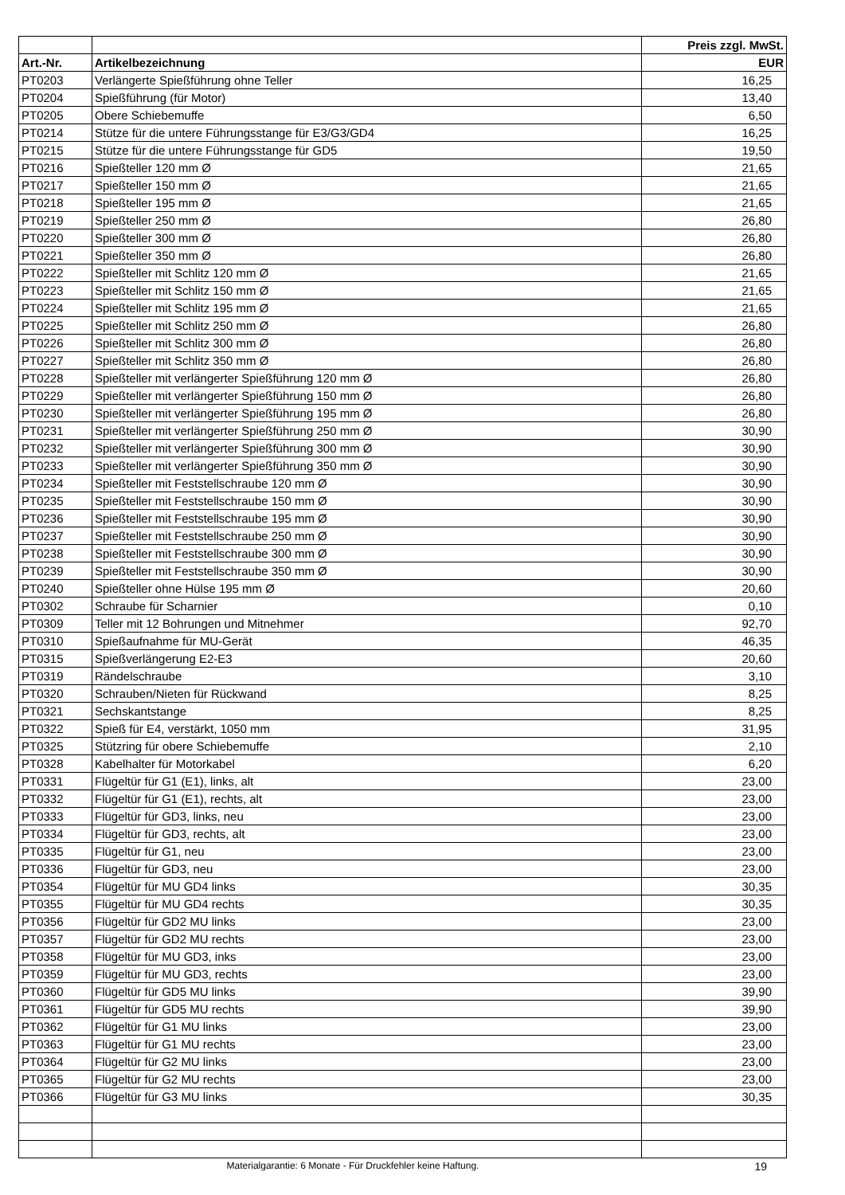| | | Preis zzgl. MwSt. |
| --- | --- | --- |
| Art.-Nr. | Artikelbezeichnung | EUR |
| PT0203 | Verlängerte Spießführung ohne Teller | 16,25 |
| PT0204 | Spießführung (für Motor) | 13,40 |
| PT0205 | Obere Schiebemuffe | 6,50 |
| PT0214 | Stütze für die untere Führungsstange für E3/G3/GD4 | 16,25 |
| PT0215 | Stütze für die untere Führungsstange für GD5 | 19,50 |
| PT0216 | Spießteller 120 mm Ø | 21,65 |
| PT0217 | Spießteller 150 mm Ø | 21,65 |
| PT0218 | Spießteller 195 mm Ø | 21,65 |
| PT0219 | Spießteller 250 mm Ø | 26,80 |
| PT0220 | Spießteller 300 mm Ø | 26,80 |
| PT0221 | Spießteller 350 mm Ø | 26,80 |
| PT0222 | Spießteller mit Schlitz 120 mm Ø | 21,65 |
| PT0223 | Spießteller mit Schlitz 150 mm Ø | 21,65 |
| PT0224 | Spießteller mit Schlitz 195 mm Ø | 21,65 |
| PT0225 | Spießteller mit Schlitz 250 mm Ø | 26,80 |
| PT0226 | Spießteller mit Schlitz 300 mm Ø | 26,80 |
| PT0227 | Spießteller mit Schlitz 350 mm Ø | 26,80 |
| PT0228 | Spießteller mit verlängerter Spießführung 120 mm Ø | 26,80 |
| PT0229 | Spießteller mit verlängerter Spießführung 150 mm Ø | 26,80 |
| PT0230 | Spießteller mit verlängerter Spießführung 195 mm Ø | 26,80 |
| PT0231 | Spießteller mit verlängerter Spießführung 250 mm Ø | 30,90 |
| PT0232 | Spießteller mit verlängerter Spießführung 300 mm Ø | 30,90 |
| PT0233 | Spießteller mit verlängerter Spießführung 350 mm Ø | 30,90 |
| PT0234 | Spießteller mit Feststellschraube 120 mm Ø | 30,90 |
| PT0235 | Spießteller mit Feststellschraube 150 mm Ø | 30,90 |
| PT0236 | Spießteller mit Feststellschraube 195 mm Ø | 30,90 |
| PT0237 | Spießteller mit Feststellschraube 250 mm Ø | 30,90 |
| PT0238 | Spießteller mit Feststellschraube 300 mm Ø | 30,90 |
| PT0239 | Spießteller mit Feststellschraube 350 mm Ø | 30,90 |
| PT0240 | Spießteller ohne Hülse 195 mm Ø | 20,60 |
| PT0302 | Schraube für Scharnier | 0,10 |
| PT0309 | Teller mit 12 Bohrungen und Mitnehmer | 92,70 |
| PT0310 | Spießaufnahme für MU-Gerät | 46,35 |
| PT0315 | Spießverlängerung E2-E3 | 20,60 |
| PT0319 | Rändelschraube | 3,10 |
| PT0320 | Schrauben/Nieten für Rückwand | 8,25 |
| PT0321 | Sechskantstange | 8,25 |
| PT0322 | Spieß für E4, verstärkt, 1050 mm | 31,95 |
| PT0325 | Stützring für obere Schiebemuffe | 2,10 |
| PT0328 | Kabelhalter für Motorkabel | 6,20 |
| PT0331 | Flügeltür für G1 (E1), links, alt | 23,00 |
| PT0332 | Flügeltür für G1 (E1), rechts, alt | 23,00 |
| PT0333 | Flügeltür für GD3, links, neu | 23,00 |
| PT0334 | Flügeltür für GD3, rechts, alt | 23,00 |
| PT0335 | Flügeltür für G1, neu | 23,00 |
| PT0336 | Flügeltür für GD3, neu | 23,00 |
| PT0354 | Flügeltür für MU GD4 links | 30,35 |
| PT0355 | Flügeltür für MU GD4 rechts | 30,35 |
| PT0356 | Flügeltür für GD2 MU links | 23,00 |
| PT0357 | Flügeltür für GD2 MU rechts | 23,00 |
| PT0358 | Flügeltür für MU GD3, inks | 23,00 |
| PT0359 | Flügeltür für MU GD3, rechts | 23,00 |
| PT0360 | Flügeltür für GD5 MU links | 39,90 |
| PT0361 | Flügeltür für GD5 MU rechts | 39,90 |
| PT0362 | Flügeltür für G1 MU links | 23,00 |
| PT0363 | Flügeltür für G1 MU rechts | 23,00 |
| PT0364 | Flügeltür für G2 MU links | 23,00 |
| PT0365 | Flügeltür für G2 MU rechts | 23,00 |
| PT0366 | Flügeltür für G3 MU links | 30,35 |
Materialgarantie: 6 Monate - Für Druckfehler keine Haftung. 19